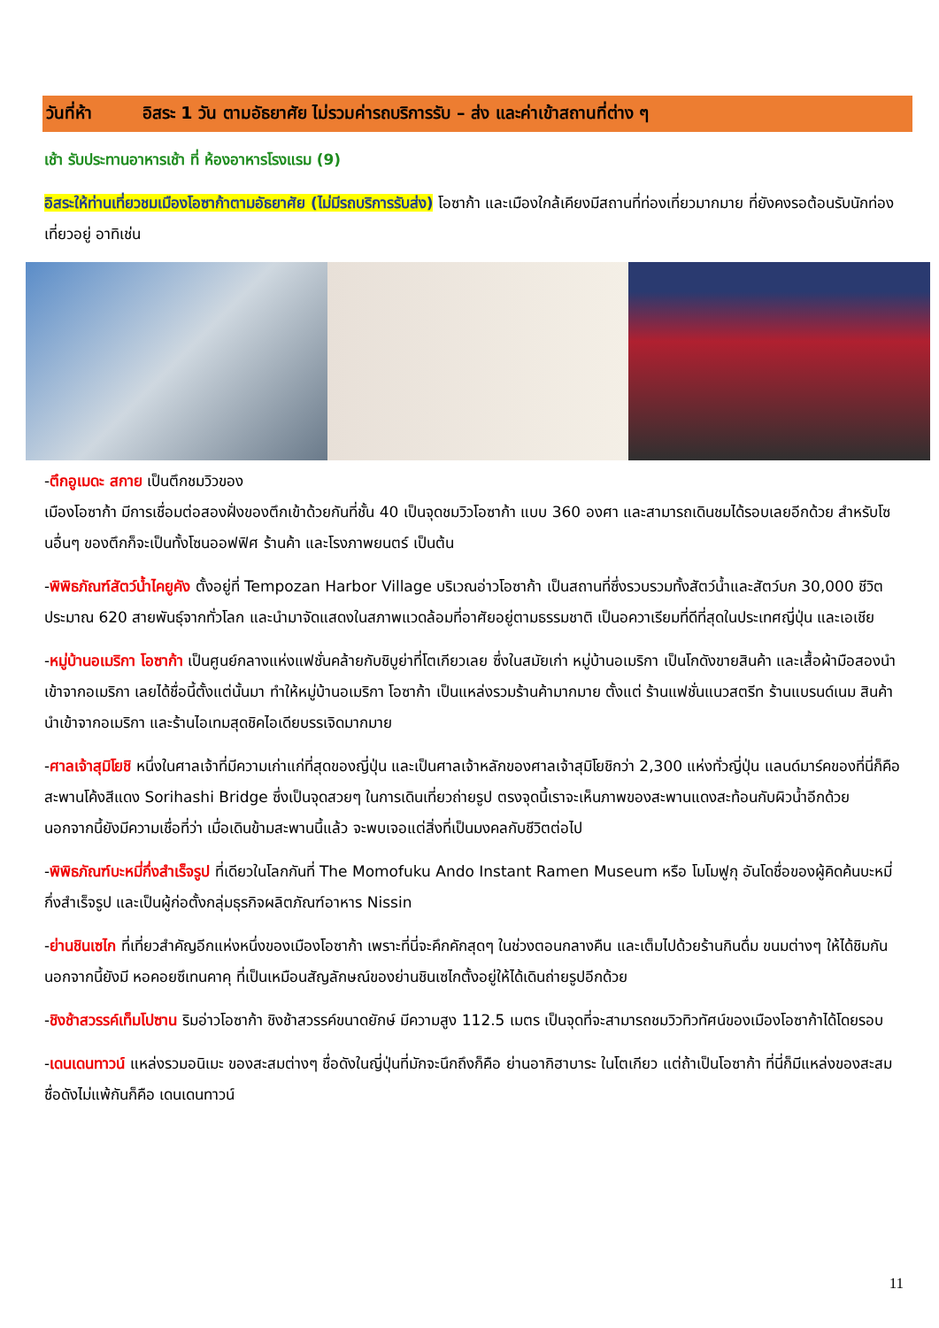วันที่ห้า อิสระ 1 วัน ตามอัธยาศัย ไม่รวมค่ารถบริการรับ – ส่ง และค่าเข้าสถานที่ต่าง ๆ
เช้า รับประทานอาหารเช้า ที่ ห้องอาหารโรงแรม (9)
อิสระให้ท่านเที่ยวชมเมืองโอซาก้าตามอัธยาศัย (ไม่มีรถบริการรับส่ง) โอซาก้า และเมืองใกล้เคียงมีสถานที่ท่องเที่ยวมากมาย ที่ยังคงรอต้อนรับนักท่องเที่ยวอยู่ อาทิเช่น
-ตึกอูเมดะ สกาย เป็นตึกชมวิวของ
เมืองโอซาก้า มีการเชื่อมต่อสองฝั่งของตึกเข้าด้วยกันที่ชั้น 40 เป็นจุดชมวิวโอซาก้า แบบ 360 องศา และสามารถเดินชมได้รอบเลยอีกด้วย สำหรับโซนอื่นๆ ของตึกก็จะเป็นทั้งโซนออฟฟิศ ร้านค้า และโรงภาพยนตร์ เป็นต้น
-พิพิธภัณฑ์สัตว์น้ำไคยูคัง ตั้งอยู่ที่ Tempozan Harbor Village บริเวณอ่าวโอซาก้า เป็นสถานที่ซึ่งรวบรวมทั้งสัตว์น้ำและสัตว์บก 30,000 ชีวิต ประมาณ 620 สายพันธุ์จากทั่วโลก และนำมาจัดแสดงในสภาพแวดล้อมที่อาศัยอยู่ตามธรรมชาติ เป็นอควาเรียมที่ดีที่สุดในประเทศญี่ปุ่น และเอเชีย
-หมู่บ้านอเมริกา โอซาก้า เป็นศูนย์กลางแห่งแฟชั่นคล้ายกับชิบูย่าที่โตเกียวเลย ซึ่งในสมัยเก่า หมู่บ้านอเมริกา เป็นโกดังขายสินค้า และเสื้อผ้ามือสองนำเข้าจากอเมริกา เลยได้ชื่อนี้ตั้งแต่นั้นมา ทำให้หมู่บ้านอเมริกา โอซาก้า เป็นแหล่งรวมร้านค้ามากมาย ตั้งแต่ ร้านแฟชั่นแนวสตรีท ร้านแบรนด์เนม สินค้านำเข้าจากอเมริกา และร้านไอเทมสุดชิคไอเดียบรรเจิดมากมาย
-ศาลเจ้าสุมิโยชิ หนึ่งในศาลเจ้าที่มีความเก่าแก่ที่สุดของญี่ปุ่น และเป็นศาลเจ้าหลักของศาลเจ้าสุมิโยชิกว่า 2,300 แห่งทั่วญี่ปุ่น แลนด์มาร์คของที่นี่ก็คือ สะพานโค้งสีแดง Sorihashi Bridge ซึ่งเป็นจุดสวยๆ ในการเดินเที่ยวถ่ายรูป ตรงจุดนี้เราจะเห็นภาพของสะพานแดงสะท้อนกับผิวน้ำอีกด้วย นอกจากนี้ยังมีความเชื่อที่ว่า เมื่อเดินข้ามสะพานนี้แล้ว จะพบเจอแต่สิ่งที่เป็นมงคลกับชีวิตต่อไป
-พิพิธภัณฑ์บะหมี่กึ่งสำเร็จรูป ที่เดียวในโลกกันที่ The Momofuku Ando Instant Ramen Museum หรือ โมโมฟูกุ อันโดชื่อของผู้คิดค้นบะหมี่กึ่งสำเร็จรูป และเป็นผู้ก่อตั้งกลุ่มธุรกิจผลิตภัณฑ์อาหาร Nissin
-ย่านชินเซไก ที่เที่ยวสำคัญอีกแห่งหนึ่งของเมืองโอซาก้า เพราะที่นี่จะคึกคักสุดๆ ในช่วงตอนกลางคืน และเต็มไปด้วยร้านกินดื่ม ขนมต่างๆ ให้ได้ชิมกัน นอกจากนี้ยังมี หอคอยซึเทนคาคุ ที่เป็นเหมือนสัญลักษณ์ของย่านชินเซไกตั้งอยู่ให้ได้เดินถ่ายรูปอีกด้วย
-ชิงช้าสวรรค์เท็มโปซาน ริมอ่าวโอซาก้า ชิงช้าสวรรค์ขนาดยักษ์ มีความสูง 112.5 เมตร เป็นจุดที่จะสามารถชมวิวทิวทัศน์ของเมืองโอซาก้าได้โดยรอบ
-เดนเดนทาวน์ แหล่งรวมอนิเมะ ของสะสมต่างๆ ชื่อดังในญี่ปุ่นที่มักจะนึกถึงก็คือ ย่านอากิฮาบาระ ในโตเกียว แต่ถ้าเป็นโอซาก้า ที่นี่ก็มีแหล่งของสะสมชื่อดังไม่แพ้กันก็คือ เดนเดนทาวน์
11